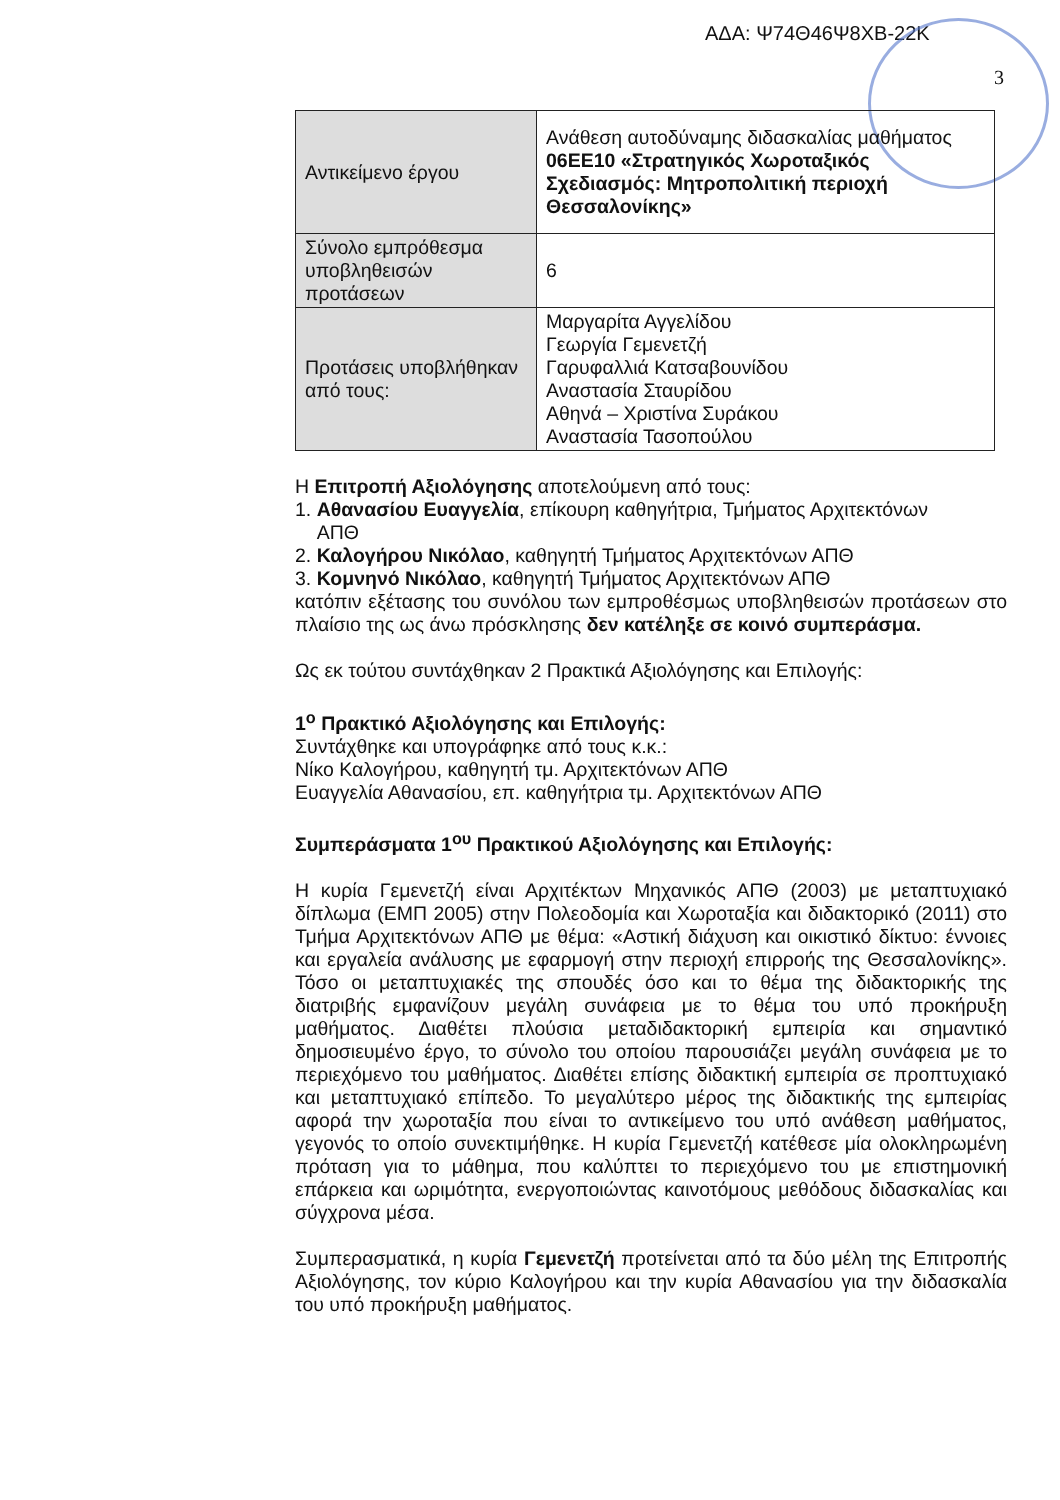ΑΔΑ: Ψ74Θ46Ψ8ΧΒ-22Κ
3
| Αντικείμενο έργου | Ανάθεση αυτοδύναμης διδασκαλίας μαθήματος 06ΕΕ10 «Στρατηγικός Χωροταξικός Σχεδιασμός: Μητροπολιτική περιοχή Θεσσαλονίκης» |
| Σύνολο εμπρόθεσμα υποβληθεισών προτάσεων | 6 |
| Προτάσεις υποβλήθηκαν από τους: | Μαργαρίτα Αγγελίδου Γεωργία Γεμενετζή Γαρυφαλλιά Κατσαβουνίδου Αναστασία Σταυρίδου Αθηνά – Χριστίνα Συράκου Αναστασία Τασοπούλου |
Η Επιτροπή Αξιολόγησης αποτελούμενη από τους:
1. Αθανασίου Ευαγγελία, επίκουρη καθηγήτρια, Τμήματος Αρχιτεκτόνων
ΑΠΘ
2. Καλογήρου Νικόλαο, καθηγητή Τμήματος Αρχιτεκτόνων ΑΠΘ
3. Κομνηνό Νικόλαο, καθηγητή Τμήματος Αρχιτεκτόνων ΑΠΘ
κατόπιν εξέτασης του συνόλου των εμπροθέσμως υποβληθεισών προτάσεων στο πλαίσιο της ως άνω πρόσκλησης δεν κατέληξε σε κοινό συμπεράσμα.
Ως εκ τούτου συντάχθηκαν 2 Πρακτικά Αξιολόγησης και Επιλογής:
1<sup>ο</sup> Πρακτικό Αξιολόγησης και Επιλογής:
Συντάχθηκε και υπογράφηκε από τους κ.κ.:
Νίκο Καλογήρου, καθηγητή τμ. Αρχιτεκτόνων ΑΠΘ
Ευαγγελία Αθανασίου, επ. καθηγήτρια τμ. Αρχιτεκτόνων ΑΠΘ
Συμπεράσματα 1<sup>ου</sup> Πρακτικού Αξιολόγησης και Επιλογής:
Η κυρία Γεμενετζή είναι Αρχιτέκτων Μηχανικός ΑΠΘ (2003) με μεταπτυχιακό δίπλωμα (ΕΜΠ 2005) στην Πολεοδομία και Χωροταξία και διδακτορικό (2011) στο Τμήμα Αρχιτεκτόνων ΑΠΘ με θέμα: «Αστική διάχυση και οικιστικό δίκτυο: έννοιες και εργαλεία ανάλυσης με εφαρμογή στην περιοχή επιρροής της Θεσσαλονίκης». Τόσο οι μεταπτυχιακές της σπουδές όσο και το θέμα της διδακτορικής της διατριβής εμφανίζουν μεγάλη συνάφεια με το θέμα του υπό προκήρυξη μαθήματος. Διαθέτει πλούσια μεταδιδακτορική εμπειρία και σημαντικό δημοσιευμένο έργο, το σύνολο του οποίου παρουσιάζει μεγάλη συνάφεια με το περιεχόμενο του μαθήματος. Διαθέτει επίσης διδακτική εμπειρία σε προπτυχιακό και μεταπτυχιακό επίπεδο. Το μεγαλύτερο μέρος της διδακτικής της εμπειρίας αφορά την χωροταξία που είναι το αντικείμενο του υπό ανάθεση μαθήματος, γεγονός το οποίο συνεκτιμήθηκε. Η κυρία Γεμενετζή κατέθεσε μία ολοκληρωμένη πρόταση για το μάθημα, που καλύπτει το περιεχόμενο του με επιστημονική επάρκεια και ωριμότητα, ενεργοποιώντας καινοτόμους μεθόδους διδασκαλίας και σύγχρονα μέσα.
Συμπερασματικά, η κυρία Γεμενετζή προτείνεται από τα δύο μέλη της Επιτροπής Αξιολόγησης, τον κύριο Καλογήρου και την κυρία Αθανασίου για την διδασκαλία του υπό προκήρυξη μαθήματος.